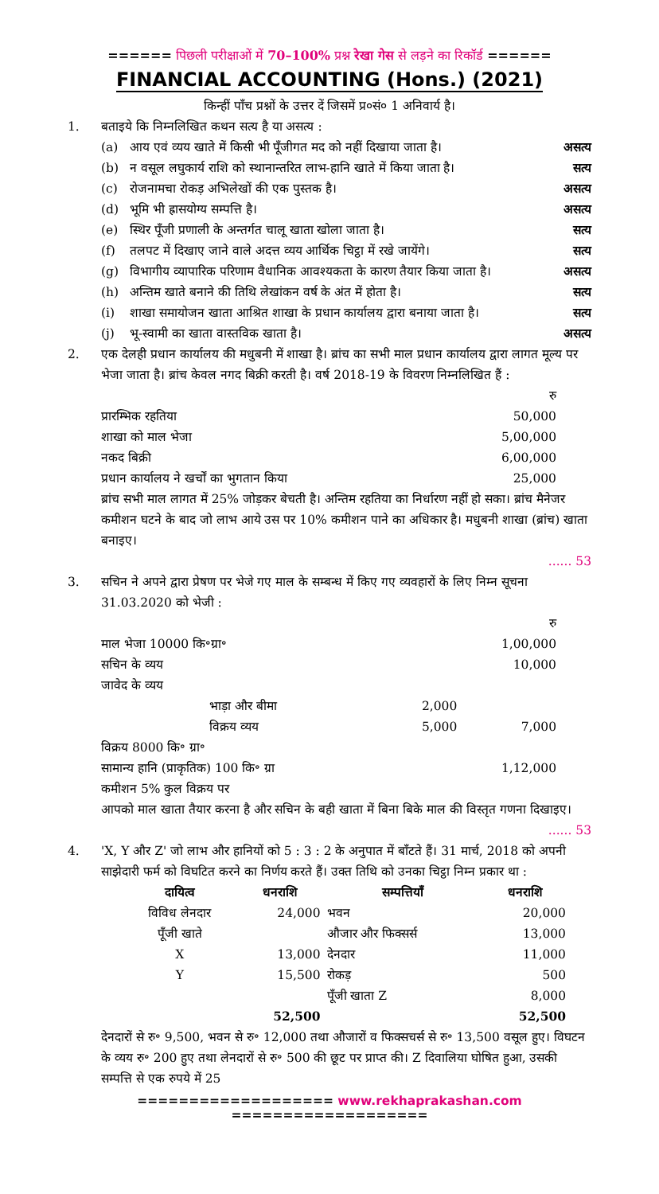====== पिछली परीक्षाओं में 70–100% प्रश्न रेखा गेस से लड़ने का रिकॉर्ड ======
FINANCIAL ACCOUNTING (Hons.) (2021)
किन्हीं पाँच प्रश्नों के उत्तर दें जिसमें प्र०सं० 1 अनिवार्य है।
1. बताइये कि निम्नलिखित कथन सत्य है या असत्य :
(a) आय एवं व्यय खाते में किसी भी पूँजीगत मद को नहीं दिखाया जाता है। असत्य
(b) न वसूल लघुकार्य राशि को स्थानान्तरित लाभ-हानि खाते में किया जाता है। सत्य
(c) रोजनामचा रोकड़ अभिलेखों की एक पुस्तक है। असत्य
(d) भूमि भी ह्रासयोग्य सम्पत्ति है। असत्य
(e) स्थिर पूँजी प्रणाली के अन्तर्गत चालू खाता खोला जाता है। सत्य
(f) तलपट में दिखाए जाने वाले अदत्त व्यय आर्थिक चिट्ठा में रखे जायेंगे। सत्य
(g) विभागीय व्यापारिक परिणाम वैधानिक आवश्यकता के कारण तैयार किया जाता है। असत्य
(h) अन्तिम खाते बनाने की तिथि लेखांकन वर्ष के अंत में होता है। सत्य
(i) शाखा समायोजन खाता आश्रित शाखा के प्रधान कार्यालय द्वारा बनाया जाता है। सत्य
(j) भू-स्वामी का खाता वास्तविक खाता है। असत्य
2. एक देलही प्रधान कार्यालय की मधुबनी में शाखा है। ब्रांच का सभी माल प्रधान कार्यालय द्वारा लागत मूल्य पर भेजा जाता है। ब्रांच केवल नगद बिक्री करती है। वर्ष 2018-19 के विवरण निम्नलिखित हैं :
| | रु |
| प्रारम्भिक रहतिया | 50,000 |
| शाखा को माल भेजा | 5,00,000 |
| नकद बिक्री | 6,00,000 |
| प्रधान कार्यालय ने खर्चों का भुगतान किया | 25,000 |
ब्रांच सभी माल लागत में 25% जोड़कर बेचती है। अन्तिम रहतिया का निर्धारण नहीं हो सका। ब्रांच मैनेजर कमीशन घटने के बाद जो लाभ आये उस पर 10% कमीशन पाने का अधिकार है। मधुबनी शाखा (ब्रांच) खाता बनाइए।
...... 53
3. सचिन ने अपने द्वारा प्रेषण पर भेजे गए माल के सम्बन्ध में किए गए व्यवहारों के लिए निम्न सूचना 31.03.2020 को भेजी :
| | | रु |
| माल भेजा 10000 कि॰ग्रा॰ | | 1,00,000 |
| सचिन के व्यय | | 10,000 |
| जावेद के व्यय | | |
| भाड़ा और बीमा | 2,000 | |
| विक्रय व्यय | 5,000 | 7,000 |
| विक्रय 8000 कि॰ ग्रा॰ | | |
| सामान्य हानि (प्राकृतिक) 100 कि॰ ग्रा | | 1,12,000 |
| कमीशन 5% कुल विक्रय पर | | |
आपको माल खाता तैयार करना है और सचिन के बही खाता में बिना बिके माल की विस्तृत गणना दिखाइए।
...... 53
4. 'X, Y और Z' जो लाभ और हानियों को 5 : 3 : 2 के अनुपात में बाँटते हैं। 31 मार्च, 2018 को अपनी साझेदारी फर्म को विघटित करने का निर्णय करते हैं। उक्त तिथि को उनका चिट्ठा निम्न प्रकार था :
| दायित्व | धनराशि | सम्पत्तियाँ | धनराशि |
| --- | --- | --- | --- |
| विविध लेनदार | 24,000 | भवन | 20,000 |
| पूँजी खाते | | औजार और फिक्सर्स | 13,000 |
| X | 13,000 | देनदार | 11,000 |
| Y | 15,500 | रोकड़ | 500 |
| | | पूँजी खाता Z | 8,000 |
| | 52,500 | | 52,500 |
देनदारों से रु॰ 9,500, भवन से रु॰ 12,000 तथा औजारों व फिक्सचर्स से रु॰ 13,500 वसूल हुए। विघटन के व्यय रु॰ 200 हुए तथा लेनदारों से रु॰ 500 की छूट पर प्राप्त की। Z दिवालिया घोषित हुआ, उसकी सम्पत्ति से एक रुपये में 25
=================== www.rekhaprakashan.com ===================